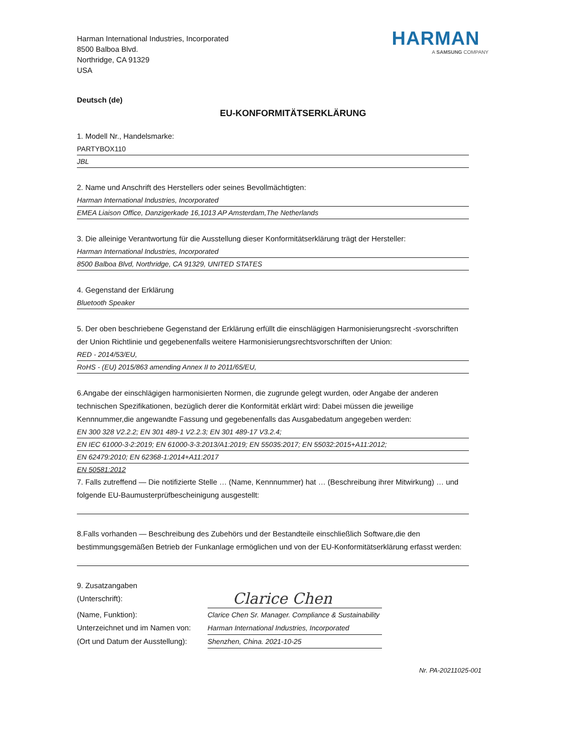Harman International Industries, Incorporated
8500 Balboa Blvd.
Northridge, CA 91329
USA
HARMAN
A SAMSUNG COMPANY
Deutsch (de)
EU-KONFORMITÄTSERKLÄRUNG
1. Modell Nr., Handelsmarke:
PARTYBOX110
JBL
2. Name und Anschrift des Herstellers oder seines Bevollmächtigten:
Harman International Industries, Incorporated
EMEA Liaison Office, Danzigerkade 16,1013 AP Amsterdam,The Netherlands
3. Die alleinige Verantwortung für die Ausstellung dieser Konformitätserklärung trägt der Hersteller:
Harman International Industries, Incorporated
8500 Balboa Blvd, Northridge, CA 91329, UNITED STATES
4. Gegenstand der Erklärung
Bluetooth Speaker
5. Der oben beschriebene Gegenstand der Erklärung erfüllt die einschlägigen Harmonisierungsrecht -svorschriften der Union Richtlinie und gegebenenfalls weitere Harmonisierungsrechtsvorschriften der Union:
RED - 2014/53/EU,
RoHS - (EU) 2015/863 amending Annex II to 2011/65/EU,
6.Angabe der einschlägigen harmonisierten Normen, die zugrunde gelegt wurden, oder Angabe der anderen technischen Spezifikationen, bezüglich derer die Konformität erklärt wird: Dabei müssen die jeweilige Kennnummer,die angewandte Fassung und gegebenenfalls das Ausgabedatum angegeben werden:
EN 300 328 V2.2.2; EN 301 489-1 V2.2.3; EN 301 489-17 V3.2.4;
EN IEC 61000-3-2:2019; EN 61000-3-3:2013/A1:2019; EN 55035:2017; EN 55032:2015+A11:2012;
EN 62479:2010; EN 62368-1:2014+A11:2017
EN 50581:2012
7. Falls zutreffend — Die notifizierte Stelle … (Name, Kennnummer) hat … (Beschreibung ihrer Mitwirkung) … und folgende EU-Baumusterprüfbescheinigung ausgestellt:
8.Falls vorhanden — Beschreibung des Zubehörs und der Bestandteile einschließlich Software,die den bestimmungsgemäßen Betrieb der Funkanlage ermöglichen und von der EU-Konformitätserklärung erfasst werden:
9. Zusatzangaben
(Unterschrift):
Clarice Chen
(Name, Funktion): Clarice Chen Sr. Manager. Compliance & Sustainability
Unterzeichnet und im Namen von:
Harman International Industries, Incorporated
(Ort und Datum der Ausstellung):
Shenzhen, China. 2021-10-25
Nr. PA-20211025-001